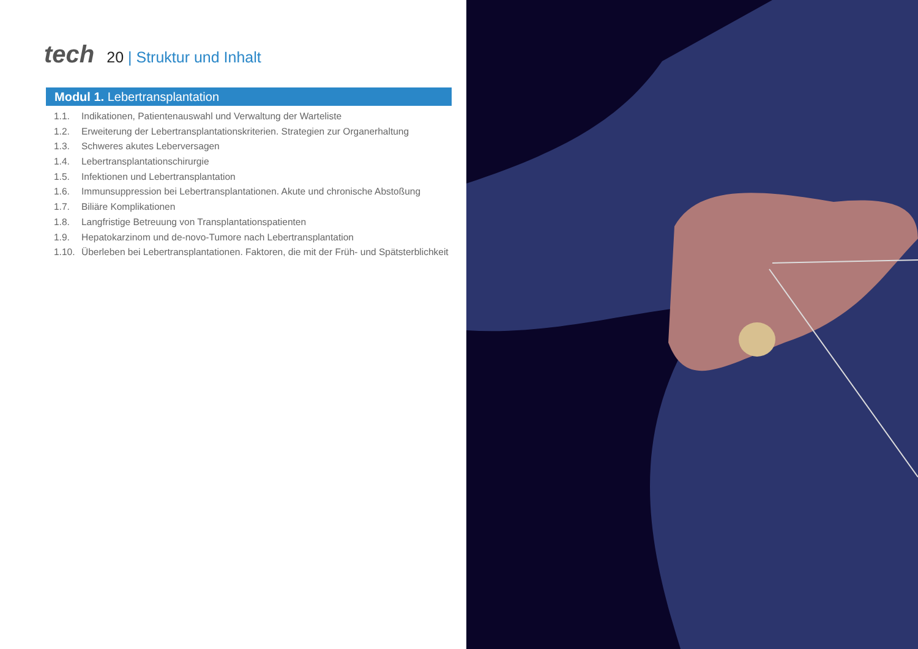tech
20 | Struktur und Inhalt
Modul 1. Lebertransplantation
1.1. Indikationen, Patientenauswahl und Verwaltung der Warteliste
1.2. Erweiterung der Lebertransplantationskriterien. Strategien zur Organerhaltung
1.3. Schweres akutes Leberversagen
1.4. Lebertransplantationschirurgie
1.5. Infektionen und Lebertransplantation
1.6. Immunsuppression bei Lebertransplantationen. Akute und chronische Abstoßung
1.7. Biliäre Komplikationen
1.8. Langfristige Betreuung von Transplantationspatienten
1.9. Hepatokarzinom und de-novo-Tumore nach Lebertransplantation
1.10. Überleben bei Lebertransplantationen. Faktoren, die mit der Früh- und Spätsterblichkeit